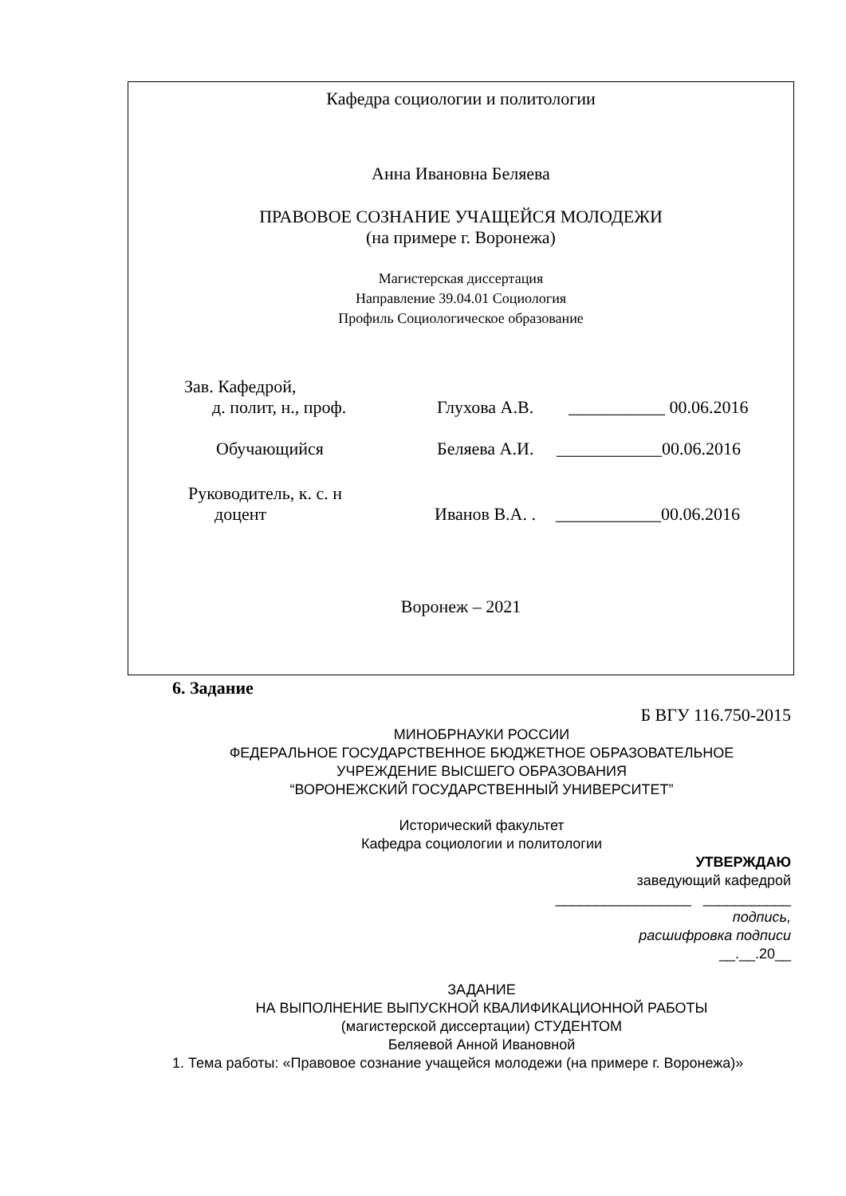Кафедра социологии и политологии
Анна Ивановна Беляева
ПРАВОВОЕ СОЗНАНИЕ УЧАЩЕЙСЯ МОЛОДЕЖИ
(на примере г. Воронежа)
Магистерская диссертация
Направление 39.04.01 Социология
Профиль Социологическое образование
Зав. Кафедрой,
д. полит, н., проф. Глухова А.В. ___________ 00.06.2016
Обучающийся Беляева А.И. ____________00.06.2016
Руководитель, к. с. н
доцент Иванов В.А. . ____________00.06.2016
Воронеж – 2021
6. Задание
Б ВГУ 116.750-2015
МИНОБРНАУКИ РОССИИ
ФЕДЕРАЛЬНОЕ ГОСУДАРСТВЕННОЕ БЮДЖЕТНОЕ ОБРАЗОВАТЕЛЬНОЕ
УЧРЕЖДЕНИЕ ВЫСШЕГО ОБРАЗОВАНИЯ
“ВОРОНЕЖСКИЙ ГОСУДАРСТВЕННЫЙ УНИВЕРСИТЕТ”
Исторический факультет
Кафедра социологии и политологии
УТВЕРЖДАЮ
заведующий кафедрой
_________________ ___________
подпись,
расшифровка подписи
__.__.20__
ЗАДАНИЕ
НА ВЫПОЛНЕНИЕ ВЫПУСКНОЙ КВАЛИФИКАЦИОННОЙ РАБОТЫ
(магистерской диссертации) СТУДЕНТОМ
Беляевой Анной Ивановной
1. Тема работы: «Правовое сознание учащейся молодежи (на примере г. Воронежа)»